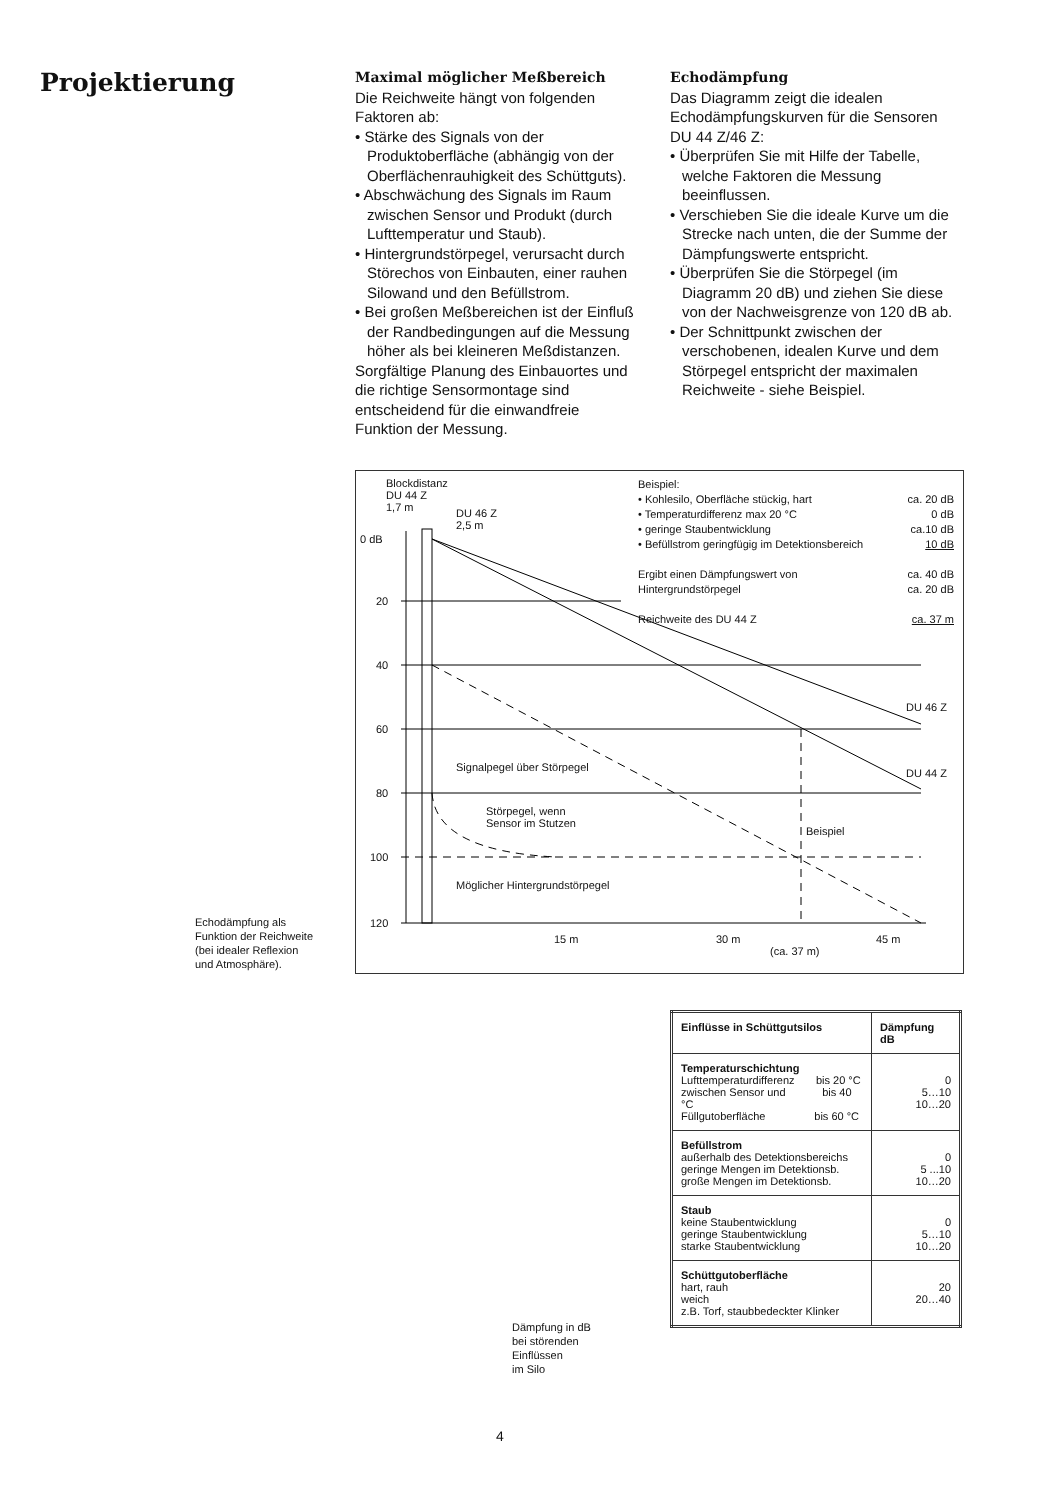Projektierung
Maximal möglicher Meßbereich
Die Reichweite hängt von folgenden Faktoren ab:
• Stärke des Signals von der Produktoberfläche (abhängig von der Oberflächenrauhigkeit des Schüttguts).
• Abschwächung des Signals im Raum zwischen Sensor und Produkt (durch Lufttemperatur und Staub).
• Hintergrundstörpegel, verursacht durch Störechos von Einbauten, einer rauhen Silowand und den Befüllstrom.
• Bei großen Meßbereichen ist der Einfluß der Randbedingungen auf die Messung höher als bei kleineren Meßdistanzen.
Sorgfältige Planung des Einbauortes und die richtige Sensormontage sind entscheidend für die einwandfreie Funktion der Messung.
Echodämpfung
Das Diagramm zeigt die idealen Echodämpfungskurven für die Sensoren DU 44 Z/46 Z:
• Überprüfen Sie mit Hilfe der Tabelle, welche Faktoren die Messung beeinflussen.
• Verschieben Sie die ideale Kurve um die Strecke nach unten, die der Summe der Dämpfungswerte entspricht.
• Überprüfen Sie die Störpegel (im Diagramm 20 dB) und ziehen Sie diese von der Nachweisgrenze von 120 dB ab.
• Der Schnittpunkt zwischen der verschobenen, idealen Kurve und dem Störpegel entspricht der maximalen Reichweite - siehe Beispiel.
Blockdistanz
DU 44 Z
1,7 m
DU 46 Z
2,5 m
0 dB
20
40
60
80
100
120
Beispiel:
• Kohlesilo, Oberfläche stückig, hart ca. 20 dB
• Temperaturdifferenz max 20 °C 0 dB
• geringe Staubentwicklung ca.10 dB
• Befüllstrom geringfügig im Detektionsbereich 10 dB
Ergibt einen Dämpfungswert von ca. 40 dB
Hintergrundstörpegel ca. 20 dB
Reichweite des DU 44 Z ca. 37 m
DU 46 Z
DU 44 Z
Signalpegel über Störpegel
Störpegel, wenn
Sensor im Stutzen
Beispiel
Möglicher Hintergrundstörpegel
15 m 30 m 45 m
(ca. 37 m)
Echodämpfung als
Funktion der Reichweite
(bei idealer Reflexion
und Atmosphäre).
Dämpfung in dB
bei störenden
Einflüssen
im Silo
| Einflüsse in Schüttgutsilos | Dämpfung dB |
| --- | --- |
| Temperaturschichtung Lufttemperaturdifferenz bis 20 °C zwischen Sensor und bis 40 °C Füllgutoberfläche bis 60 °C | 0 5…10 10…20 |
| Befüllstrom außerhalb des Detektionsbereichs geringe Mengen im Detektionsb. große Mengen im Detektionsb. | 0 5 ...10 10…20 |
| Staub keine Staubentwicklung geringe Staubentwicklung starke Staubentwicklung | 0 5…10 10…20 |
| Schüttgutoberfläche hart, rauh weich z.B. Torf, staubbedeckter Klinker | 20 20…40 |
4